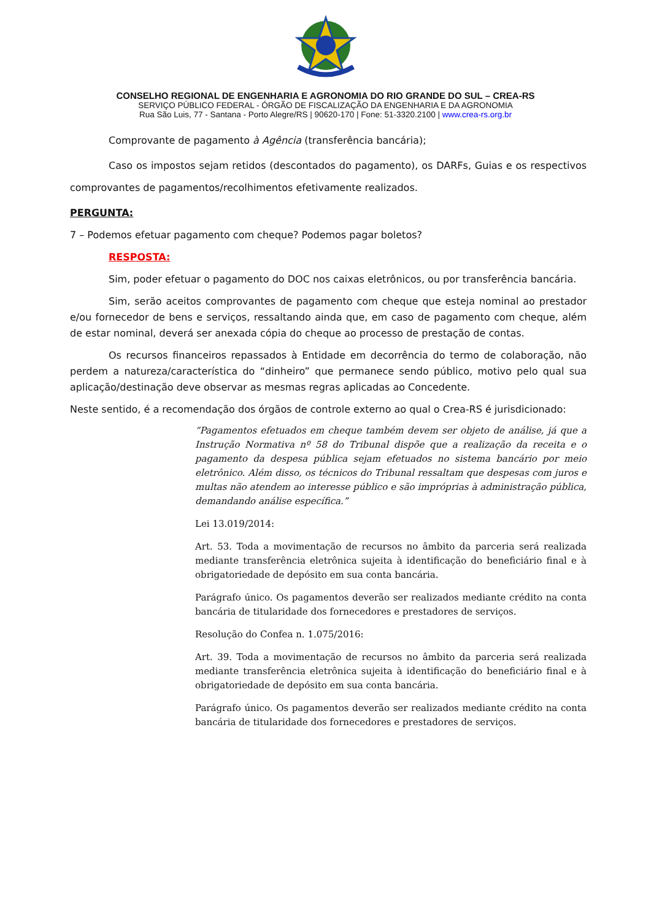CONSELHO REGIONAL DE ENGENHARIA E AGRONOMIA DO RIO GRANDE DO SUL – CREA-RS
SERVIÇO PÚBLICO FEDERAL - ÓRGÃO DE FISCALIZAÇÃO DA ENGENHARIA E DA AGRONOMIA
Rua São Luis, 77 - Santana - Porto Alegre/RS | 90620-170 | Fone: 51-3320.2100 | www.crea-rs.org.br
Comprovante de pagamento à Agência (transferência bancária);
Caso os impostos sejam retidos (descontados do pagamento), os DARFs, Guias e os respectivos comprovantes de pagamentos/recolhimentos efetivamente realizados.
PERGUNTA:
7 – Podemos efetuar pagamento com cheque? Podemos pagar boletos?
RESPOSTA:
Sim, poder efetuar o pagamento do DOC nos caixas eletrônicos, ou por transferência bancária.
Sim, serão aceitos comprovantes de pagamento com cheque que esteja nominal ao prestador e/ou fornecedor de bens e serviços, ressaltando ainda que, em caso de pagamento com cheque, além de estar nominal, deverá ser anexada cópia do cheque ao processo de prestação de contas.
Os recursos financeiros repassados à Entidade em decorrência do termo de colaboração, não perdem a natureza/característica do “dinheiro” que permanece sendo público, motivo pelo qual sua aplicação/destinação deve observar as mesmas regras aplicadas ao Concedente.
Neste sentido, é a recomendação dos órgãos de controle externo ao qual o Crea-RS é jurisdicionado:
“Pagamentos efetuados em cheque também devem ser objeto de análise, já que a Instrução Normativa nº 58 do Tribunal dispõe que a realização da receita e o pagamento da despesa pública sejam efetuados no sistema bancário por meio eletrônico. Além disso, os técnicos do Tribunal ressaltam que despesas com juros e multas não atendem ao interesse público e são impróprias à administração pública, demandando análise específica.”
Lei 13.019/2014:
Art. 53. Toda a movimentação de recursos no âmbito da parceria será realizada mediante transferência eletrônica sujeita à identificação do beneficiário final e à obrigatoriedade de depósito em sua conta bancária.
Parágrafo único. Os pagamentos deverão ser realizados mediante crédito na conta bancária de titularidade dos fornecedores e prestadores de serviços.
Resolução do Confea n. 1.075/2016:
Art. 39. Toda a movimentação de recursos no âmbito da parceria será realizada mediante transferência eletrônica sujeita à identificação do beneficiário final e à obrigatoriedade de depósito em sua conta bancária.
Parágrafo único. Os pagamentos deverão ser realizados mediante crédito na conta bancária de titularidade dos fornecedores e prestadores de serviços.